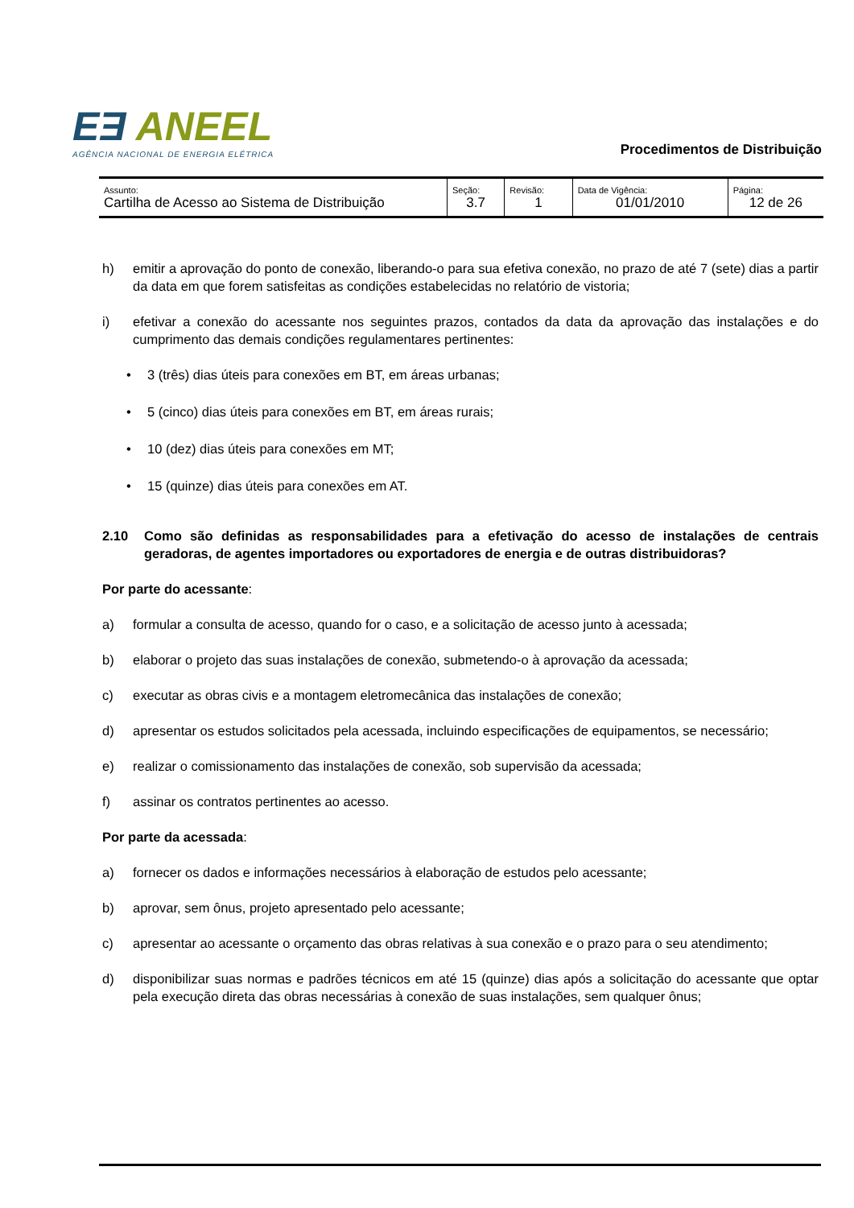EƎ ANEEL
AGÊNCIA NACIONAL DE ENERGIA ELÉTRICA
Procedimentos de Distribuição
| Assunto: Cartilha de Acesso ao Sistema de Distribuição | Seção: 3.7 | Revisão: 1 | Data de Vigência: 01/01/2010 | Página: 12 de 26 |
h) emitir a aprovação do ponto de conexão, liberando-o para sua efetiva conexão, no prazo de até 7 (sete) dias a partir da data em que forem satisfeitas as condições estabelecidas no relatório de vistoria;
i) efetivar a conexão do acessante nos seguintes prazos, contados da data da aprovação das instalações e do cumprimento das demais condições regulamentares pertinentes:
• 3 (três) dias úteis para conexões em BT, em áreas urbanas;
• 5 (cinco) dias úteis para conexões em BT, em áreas rurais;
• 10 (dez) dias úteis para conexões em MT;
• 15 (quinze) dias úteis para conexões em AT.
2.10 Como são definidas as responsabilidades para a efetivação do acesso de instalações de centrais geradoras, de agentes importadores ou exportadores de energia e de outras distribuidoras?
Por parte do acessante:
a) formular a consulta de acesso, quando for o caso, e a solicitação de acesso junto à acessada;
b) elaborar o projeto das suas instalações de conexão, submetendo-o à aprovação da acessada;
c) executar as obras civis e a montagem eletromecânica das instalações de conexão;
d) apresentar os estudos solicitados pela acessada, incluindo especificações de equipamentos, se necessário;
e) realizar o comissionamento das instalações de conexão, sob supervisão da acessada;
f) assinar os contratos pertinentes ao acesso.
Por parte da acessada:
a) fornecer os dados e informações necessários à elaboração de estudos pelo acessante;
b) aprovar, sem ônus, projeto apresentado pelo acessante;
c) apresentar ao acessante o orçamento das obras relativas à sua conexão e o prazo para o seu atendimento;
d) disponibilizar suas normas e padrões técnicos em até 15 (quinze) dias após a solicitação do acessante que optar pela execução direta das obras necessárias à conexão de suas instalações, sem qualquer ônus;